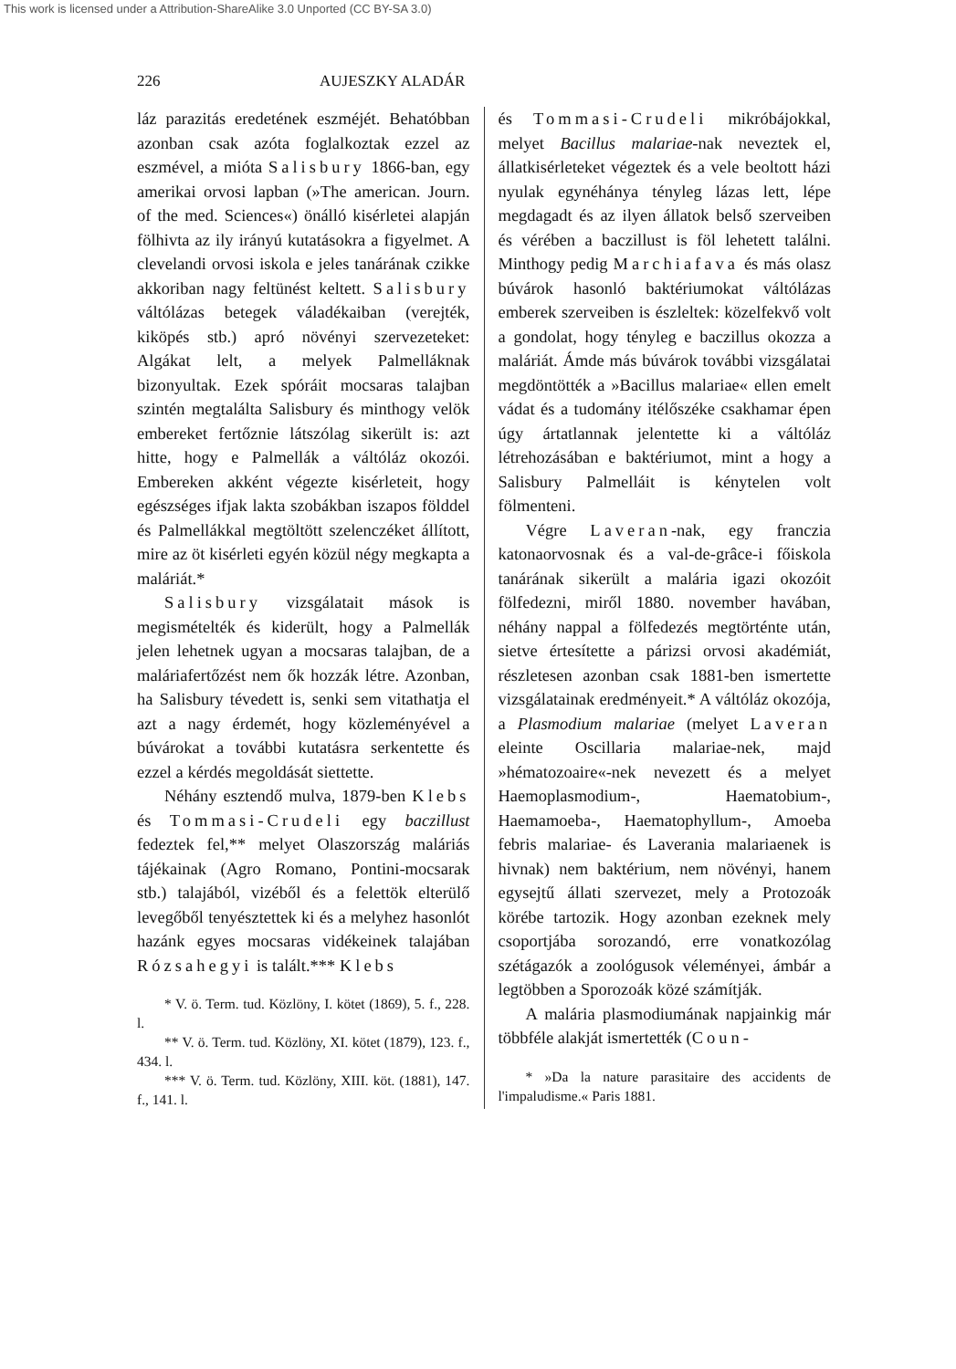This work is licensed under a Attribution-ShareAlike 3.0 Unported (CC BY-SA 3.0)
226 AUJESZKY ALADÁR
láz parazitás eredetének eszméjét. Behatóbban azonban csak azóta foglalkoztak ezzel az eszmével, a mióta Salisbury 1866-ban, egy amerikai orvosi lapban (»The american. Journ. of the med. Sciences«) önálló kisérletei alapján fölhivta az ily irányú kutatásokra a figyelmet. A clevelandi orvosi iskola e jeles tanárának czikke akkoriban nagy feltünést keltett. Salisbury váltólázas betegek váladékaiban (verejték, kiköpés stb.) apró növényi szervezeteket: Algákat lelt, a melyek Palmelláknak bizonyultak. Ezek spóráit mocsaras talajban szintén megtalálta Salisbury és minthogy velök embereket fertőznie látszólag sikerült is: azt hitte, hogy e Palmellák a váltóláz okozói. Embereken akként végezte kisérleteit, hogy egészséges ifjak lakta szobákban iszapos földdel és Palmellákkal megtöltött szelenczéket állított, mire az öt kisérleti egyén közül négy megkapta a maláriát.*
Salisbury vizsgálatait mások is megismételték és kiderült, hogy a Palmellák jelen lehetnek ugyan a mocsaras talajban, de a maláriafertőzést nem ők hozzák létre. Azonban, ha Salisbury tévedett is, senki sem vitathatja el azt a nagy érdemét, hogy közleményével a búvárokat a további kutatásra serkentette és ezzel a kérdés megoldását siettette.
Néhány esztendő mulva, 1879-ben Klebs és Tommasi-Crudeli egy baczillust fedeztek fel,** melyet Olaszország maláriás tájékainak (Agro Romano, Pontini-mocsarak stb.) talajából, vizéből és a felettök elterülő levegőből tenyésztettek ki és a melyhez hasonlót hazánk egyes mocsaras vidékeinek talajában Rózsahegyi is talált.*** Klebs
* V. ö. Term. tud. Közlöny, I. kötet (1869), 5. f., 228. l.
** V. ö. Term. tud. Közlöny, XI. kötet (1879), 123. f., 434. l.
*** V. ö. Term. tud. Közlöny, XIII. köt. (1881), 147. f., 141. l.
és Tommasi-Crudeli mikróbájokkal, melyet Bacillus malariae-nak neveztek el, állatkisérleteket végeztek és a vele beoltott házi nyulak egynéhánya tényleg lázas lett, lépe megdagadt és az ilyen állatok belső szerveiben és vérében a baczillust is föl lehetett találni. Minthogy pedig Marchiafava és más olasz búvárok hasonló baktériumokat váltólázas emberek szerveiben is észleltek: közelfekvő volt a gondolat, hogy tényleg e baczillus okozza a maláriát. Ámde más búvárok további vizsgálatai megdöntötték a »Bacillus malariae« ellen emelt vádat és a tudomány itélőszéke csakhamar épen úgy ártatlannak jelentette ki a váltóláz létrehozásában e baktériumot, mint a hogy a Salisbury Palmelláit is kénytelen volt fölmenteni.
Végre Laveran-nak, egy franczia katonaorvosnak és a val-de-grâce-i főiskola tanárának sikerült a malária igazi okozóit fölfedezni, miről 1880. november havában, néhány nappal a fölfedezés megtörténte után, sietve értesítette a párizsi orvosi akadémiát, részletesen azonban csak 1881-ben ismertette vizsgálatainak eredményeit.* A váltóláz okozója, a Plasmodium malariae (melyet Laveran eleinte Oscillaria malariae-nek, majd »hématozoaire«-nek nevezett és a melyet Haemoplasmodium-, Haematobium-, Haemamoeba-, Haematophyllum-, Amoeba febris malariae- és Laverania malariaenek is hivnak) nem baktérium, nem növényi, hanem egysejtű állati szervezet, mely a Protozoák körébe tartozik. Hogy azonban ezeknek mely csoportjába sorozandó, erre vonatkozólag szétágazók a zoológusok véleményei, ámbár a legtöbben a Sporozoák közé számítják.
A malária plasmodiumának napjainkig már többféle alakját ismertették (Coun-
* »Da la nature parasitaire des accidents de l'impaludisme.« Paris 1881.